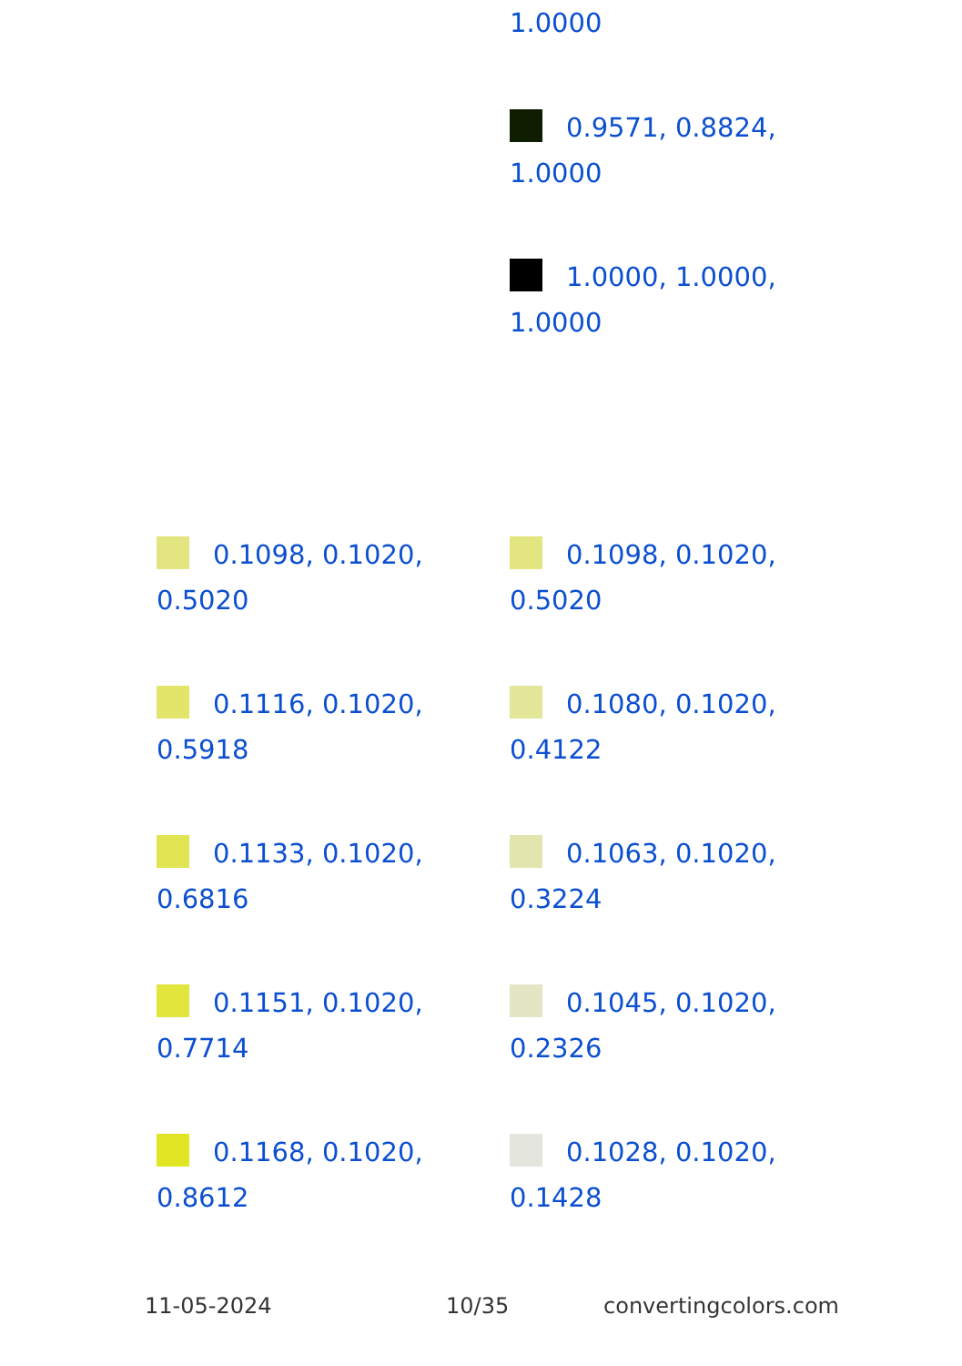1.0000
0.9571, 0.8824, 1.0000
1.0000, 1.0000, 1.0000
0.1098, 0.1020, 0.5020
0.1098, 0.1020, 0.5020
0.1116, 0.1020, 0.5918
0.1080, 0.1020, 0.4122
0.1133, 0.1020, 0.6816
0.1063, 0.1020, 0.3224
0.1151, 0.1020, 0.7714
0.1045, 0.1020, 0.2326
0.1168, 0.1020, 0.8612
0.1028, 0.1020, 0.1428
11-05-2024 10/35 convertingcolors.com